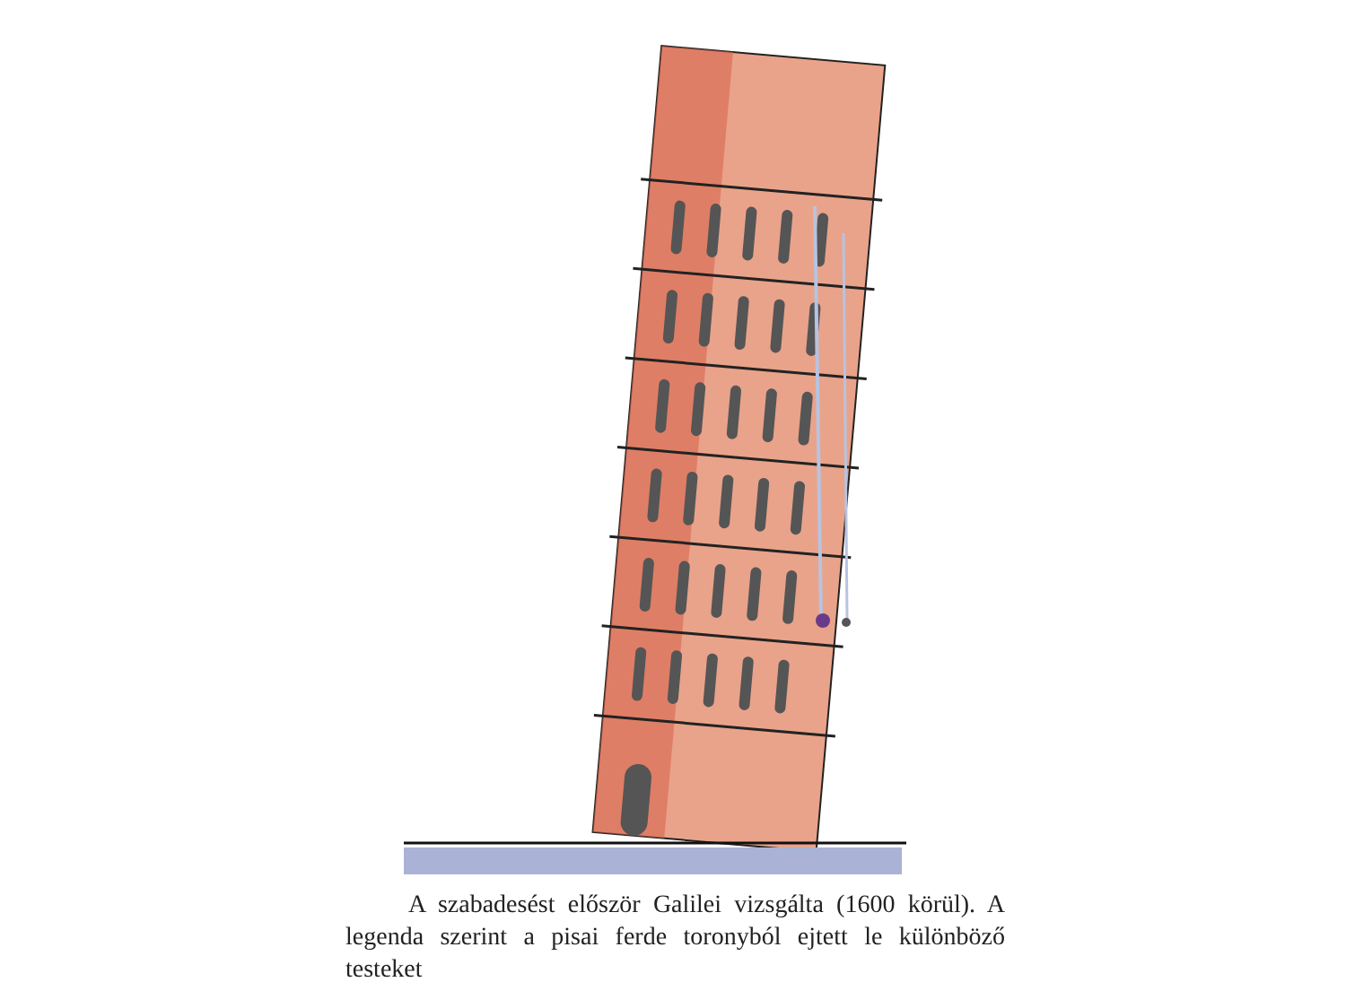A szabadesést először Galilei vizsgálta (1600 körül). A legenda szerint a pisai ferde toronyból ejtett le külön­böző testeket